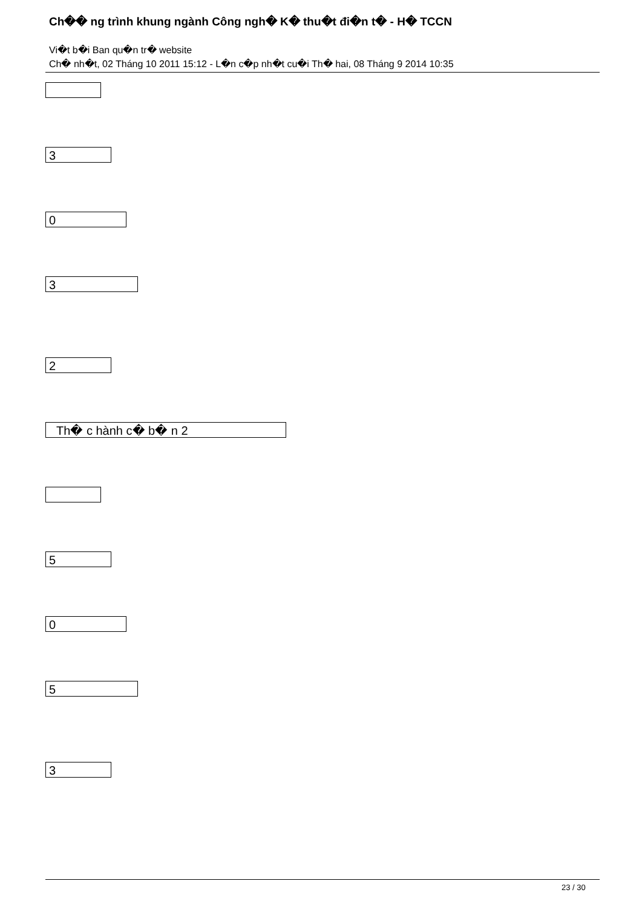Ch�� ng trình khung ngành Công ngh� K� thu�t đi�n t� - H� TCCN
Vi�t b�i Ban qu�n tr� website
Ch� nh�t, 02 Tháng 10 2011 15:12 - L�n c�p nh�t cu�i Th� hai, 08 Tháng 9 2014 10:35
3
0
3
2
Th� c hành c� b� n 2
5
0
5
3
23 / 30